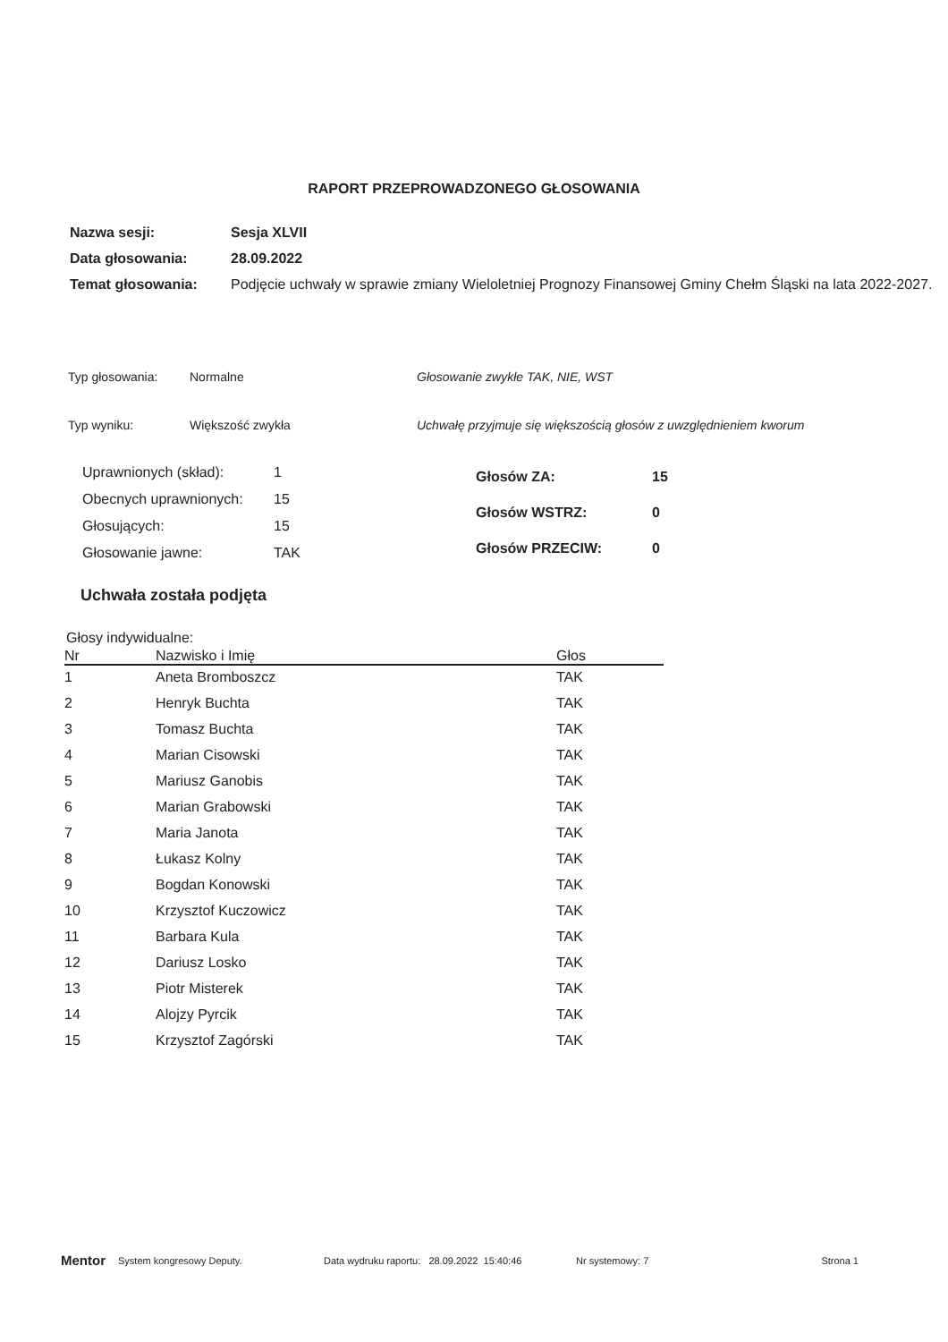RAPORT PRZEPROWADZONEGO GŁOSOWANIA
| Nazwa sesji: | Sesja XLVII |
| Data głosowania: | 28.09.2022 |
| Temat głosowania: | Podjęcie uchwały w sprawie zmiany Wieloletniej Prognozy Finansowej Gminy Chełm Śląski na lata 2022-2027. |
Typ głosowania:
Normalne
Głosowanie zwykłe TAK, NIE, WST
Typ wyniku:
Większość zwykła
Uchwałę przyjmuje się większością głosów z uwzględnieniem kworum
| Uprawnionych (skład): | 1 |
| Obecnych uprawnionych: | 15 |
| Głosujących: | 15 |
| Głosowanie jawne: | TAK |
| Głosów ZA: | 15 |
| Głosów WSTRZ: | 0 |
| Głosów PRZECIW: | 0 |
Uchwała została podjęta
Głosy indywidualne:
| Nr | Nazwisko i Imię | Głos |
| --- | --- | --- |
| 1 | Aneta Bromboszcz | TAK |
| 2 | Henryk Buchta | TAK |
| 3 | Tomasz Buchta | TAK |
| 4 | Marian Cisowski | TAK |
| 5 | Mariusz Ganobis | TAK |
| 6 | Marian Grabowski | TAK |
| 7 | Maria Janota | TAK |
| 8 | Łukasz Kolny | TAK |
| 9 | Bogdan Konowski | TAK |
| 10 | Krzysztof Kuczowicz | TAK |
| 11 | Barbara Kula | TAK |
| 12 | Dariusz Losko | TAK |
| 13 | Piotr Misterek | TAK |
| 14 | Alojzy Pyrcik | TAK |
| 15 | Krzysztof Zagórski | TAK |
Mentor System kongresowy Deputy. Data wydruku raportu: 28.09.2022 15:40:46 Nr systemowy: 7 Strona 1